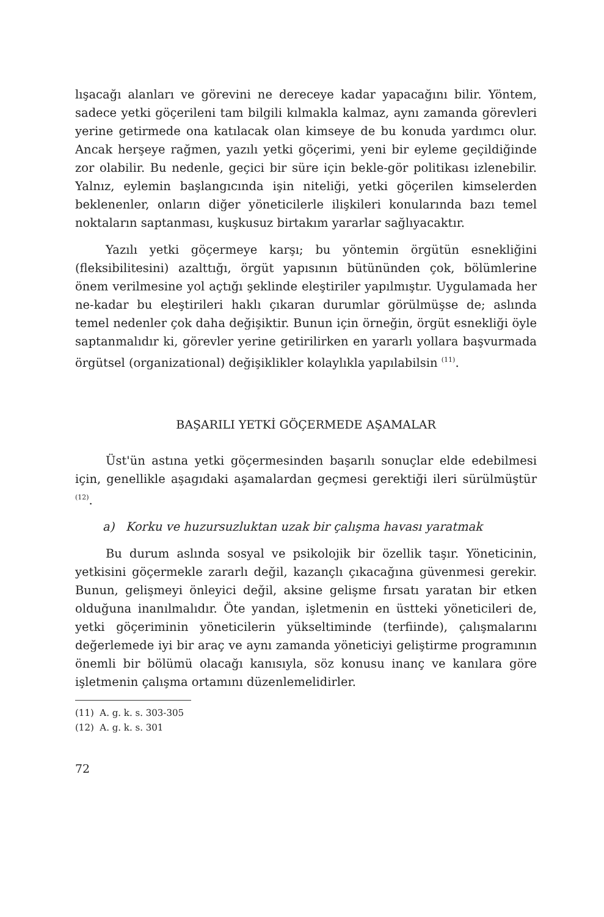lışacağı alanları ve görevini ne dereceye kadar yapacağını bilir. Yöntem, sadece yetki göçerileni tam bilgili kılmakla kalmaz, aynı zamanda görevleri yerine getirmede ona katılacak olan kimseye de bu konuda yardımcı olur. Ancak herşeye rağmen, yazılı yetki göçerimi, yeni bir eyleme geçildiğinde zor olabilir. Bu nedenle, geçici bir süre için bekle-gör politikası izlenebilir. Yalnız, eylemin başlangıcında işin niteliği, yetki göçerilen kimselerden beklenenler, onların diğer yöneticilerle ilişkileri konularında bazı temel noktaların saptanması, kuşkusuz birtakım yararlar sağlıyacaktır.
Yazılı yetki göçermeye karşı; bu yöntemin örgütün esnekliğini (fleksibilitesini) azalttığı, örgüt yapısının bütününden çok, bölümlerine önem verilmesine yol açtığı şeklinde eleştiriler yapılmıştır. Uygulamada her ne-kadar bu eleştirileri haklı çıkaran durumlar görülmüşse de; aslında temel nedenler çok daha değişiktir. Bunun için örneğin, örgüt esnekliği öyle saptanmalıdır ki, görevler yerine getirilirken en yararlı yollara başvurmada örgütsel (organizational) değişiklikler kolaylıkla yapılabilsin <sup>(11)</sup>.
BAŞARILI YETKİ GÖÇERMEDE AŞAMALAR
Üst'ün astına yetki göçermesinden başarılı sonuçlar elde edebilmesi için, genellikle aşagıdaki aşamalardan geçmesi gerektiği ileri sürülmüştür <sup>(12)</sup>.
a) Korku ve huzursuzluktan uzak bir çalışma havası yaratmak
Bu durum aslında sosyal ve psikolojik bir özellik taşır. Yöneticinin, yetkisini göçermekle zararlı değil, kazançlı çıkacağına güvenmesi gerekir. Bunun, gelişmeyi önleyici değil, aksine gelişme fırsatı yaratan bir etken olduğuna inanılmalıdır. Öte yandan, işletmenin en üstteki yöneticileri de, yetki göçeriminin yöneticilerin yükseltiminde (terfiinde), çalışmalarını değerlemede iyi bir araç ve aynı zamanda yöneticiyi geliştirme programının önemli bir bölümü olacağı kanısıyla, söz konusu inanç ve kanılara göre işletmenin çalışma ortamını düzenlemelidirler.
(11) A. g. k. s. 303-305
(12) A. g. k. s. 301
72